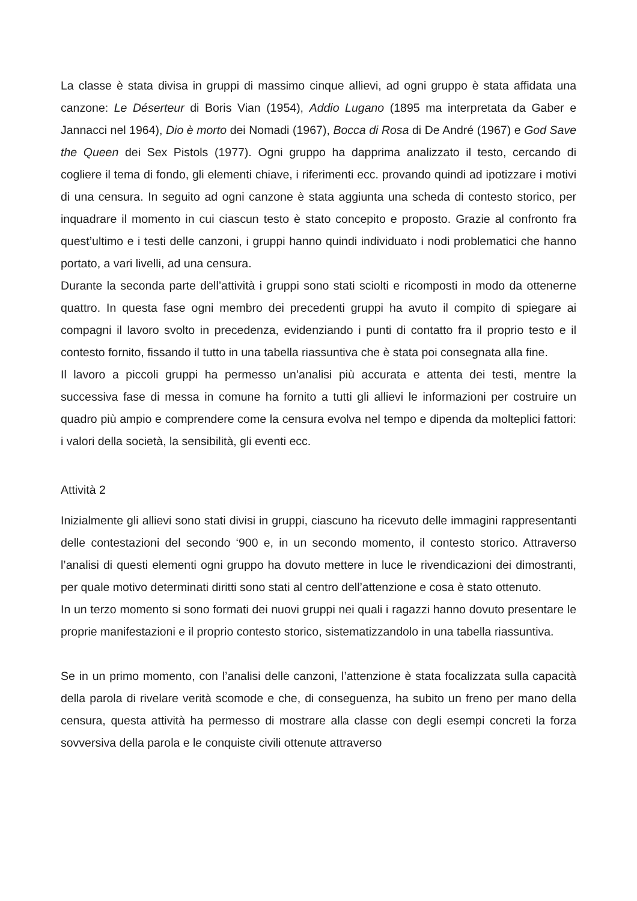La classe è stata divisa in gruppi di massimo cinque allievi, ad ogni gruppo è stata affidata una canzone: Le Déserteur di Boris Vian (1954), Addio Lugano (1895 ma interpretata da Gaber e Jannacci nel 1964), Dio è morto dei Nomadi (1967), Bocca di Rosa di De André (1967) e God Save the Queen dei Sex Pistols (1977). Ogni gruppo ha dapprima analizzato il testo, cercando di cogliere il tema di fondo, gli elementi chiave, i riferimenti ecc. provando quindi ad ipotizzare i motivi di una censura. In seguito ad ogni canzone è stata aggiunta una scheda di contesto storico, per inquadrare il momento in cui ciascun testo è stato concepito e proposto. Grazie al confronto fra quest’ultimo e i testi delle canzoni, i gruppi hanno quindi individuato i nodi problematici che hanno portato, a vari livelli, ad una censura.
Durante la seconda parte dell’attività i gruppi sono stati sciolti e ricomposti in modo da ottenerne quattro. In questa fase ogni membro dei precedenti gruppi ha avuto il compito di spiegare ai compagni il lavoro svolto in precedenza, evidenziando i punti di contatto fra il proprio testo e il contesto fornito, fissando il tutto in una tabella riassuntiva che è stata poi consegnata alla fine.
Il lavoro a piccoli gruppi ha permesso un’analisi più accurata e attenta dei testi, mentre la successiva fase di messa in comune ha fornito a tutti gli allievi le informazioni per costruire un quadro più ampio e comprendere come la censura evolva nel tempo e dipenda da molteplici fattori: i valori della società, la sensibilità, gli eventi ecc.
Attività 2
Inizialmente gli allievi sono stati divisi in gruppi, ciascuno ha ricevuto delle immagini rappresentanti delle contestazioni del secondo ‘900 e, in un secondo momento, il contesto storico. Attraverso l’analisi di questi elementi ogni gruppo ha dovuto mettere in luce le rivendicazioni dei dimostranti, per quale motivo determinati diritti sono stati al centro dell’attenzione e cosa è stato ottenuto.
In un terzo momento si sono formati dei nuovi gruppi nei quali i ragazzi hanno dovuto presentare le proprie manifestazioni e il proprio contesto storico, sistematizzandolo in una tabella riassuntiva.
Se in un primo momento, con l’analisi delle canzoni, l’attenzione è stata focalizzata sulla capacità della parola di rivelare verità scomode e che, di conseguenza, ha subito un freno per mano della censura, questa attività ha permesso di mostrare alla classe con degli esempi concreti la forza sovversiva della parola e le conquiste civili ottenute attraverso